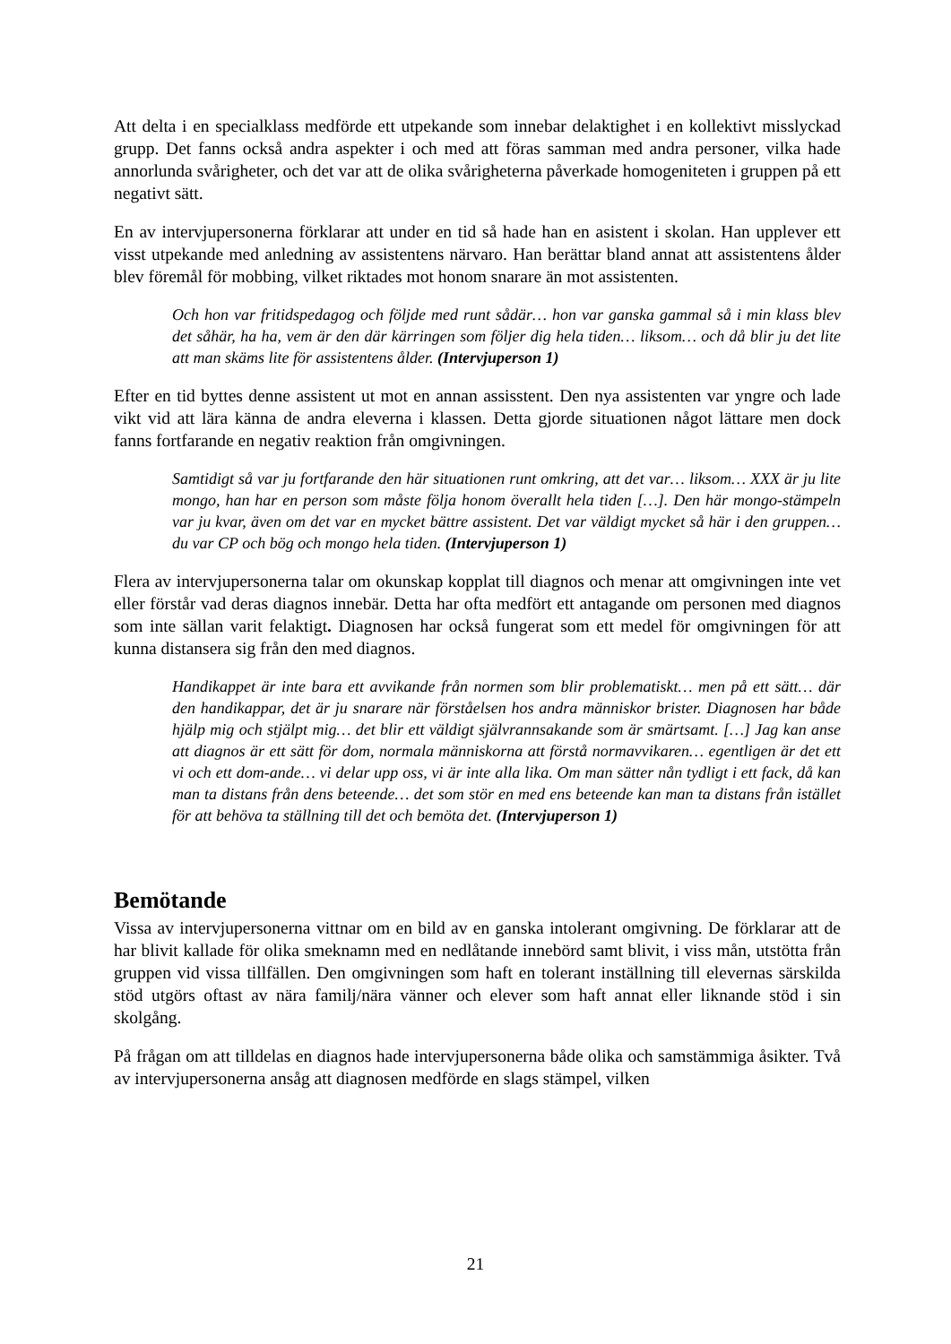Att delta i en specialklass medförde ett utpekande som innebar delaktighet i en kollektivt misslyckad grupp. Det fanns också andra aspekter i och med att föras samman med andra personer, vilka hade annorlunda svårigheter, och det var att de olika svårigheterna påverkade homogeniteten i gruppen på ett negativt sätt.
En av intervjupersonerna förklarar att under en tid så hade han en asistent i skolan. Han upplever ett visst utpekande med anledning av assistentens närvaro. Han berättar bland annat att assistentens ålder blev föremål för mobbing, vilket riktades mot honom snarare än mot assistenten.
Och hon var fritidspedagog och följde med runt sådär… hon var ganska gammal så i min klass blev det såhär, ha ha, vem är den där kärringen som följer dig hela tiden… liksom… och då blir ju det lite att man skäms lite för assistentens ålder. (Intervjuperson 1)
Efter en tid byttes denne assistent ut mot en annan assisstent. Den nya assistenten var yngre och lade vikt vid att lära känna de andra eleverna i klassen. Detta gjorde situationen något lättare men dock fanns fortfarande en negativ reaktion från omgivningen.
Samtidigt så var ju fortfarande den här situationen runt omkring, att det var… liksom… XXX är ju lite mongo, han har en person som måste följa honom överallt hela tiden […]. Den här mongo-stämpeln var ju kvar, även om det var en mycket bättre assistent. Det var väldigt mycket så här i den gruppen… du var CP och bög och mongo hela tiden. (Intervjuperson 1)
Flera av intervjupersonerna talar om okunskap kopplat till diagnos och menar att omgivningen inte vet eller förstår vad deras diagnos innebär. Detta har ofta medfört ett antagande om personen med diagnos som inte sällan varit felaktigt. Diagnosen har också fungerat som ett medel för omgivningen för att kunna distansera sig från den med diagnos.
Handikappet är inte bara ett avvikande från normen som blir problematiskt… men på ett sätt… där den handikappar, det är ju snarare när förståelsen hos andra människor brister. Diagnosen har både hjälp mig och stjälpt mig… det blir ett väldigt självrannsakande som är smärtsamt. […] Jag kan anse att diagnos är ett sätt för dom, normala människorna att förstå normavvikaren… egentligen är det ett vi och ett dom-ande… vi delar upp oss, vi är inte alla lika. Om man sätter nån tydligt i ett fack, då kan man ta distans från dens beteende… det som stör en med ens beteende kan man ta distans från istället för att behöva ta ställning till det och bemöta det. (Intervjuperson 1)
Bemötande
Vissa av intervjupersonerna vittnar om en bild av en ganska intolerant omgivning. De förklarar att de har blivit kallade för olika smeknamn med en nedlåtande innebörd samt blivit, i viss mån, utstötta från gruppen vid vissa tillfällen. Den omgivningen som haft en tolerant inställning till elevernas särskilda stöd utgörs oftast av nära familj/nära vänner och elever som haft annat eller liknande stöd i sin skolgång.
På frågan om att tilldelas en diagnos hade intervjupersonerna både olika och samstämmiga åsikter. Två av intervjupersonerna ansåg att diagnosen medförde en slags stämpel, vilken
21